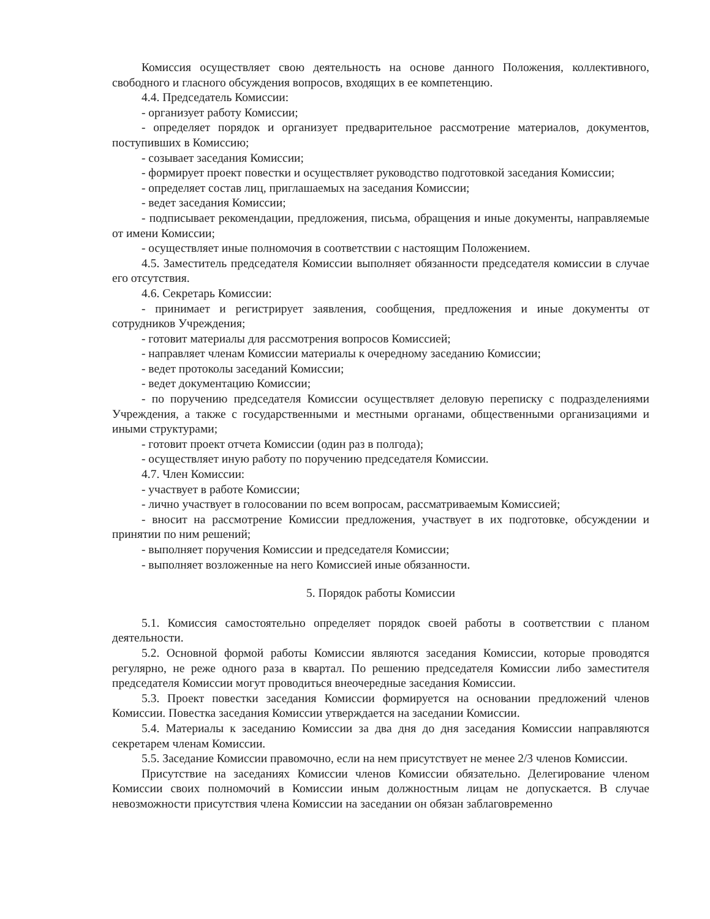Комиссия осуществляет свою деятельность на основе данного Положения, коллективного, свободного и гласного обсуждения вопросов, входящих в ее компетенцию.
4.4. Председатель Комиссии:
- организует работу Комиссии;
- определяет порядок и организует предварительное рассмотрение материалов, документов, поступивших в Комиссию;
- созывает заседания Комиссии;
- формирует проект повестки и осуществляет руководство подготовкой заседания Комиссии;
- определяет состав лиц, приглашаемых на заседания Комиссии;
- ведет заседания Комиссии;
- подписывает рекомендации, предложения, письма, обращения и иные документы, направляемые от имени Комиссии;
- осуществляет иные полномочия в соответствии с настоящим Положением.
4.5. Заместитель председателя Комиссии выполняет обязанности председателя комиссии в случае его отсутствия.
4.6. Секретарь Комиссии:
- принимает и регистрирует заявления, сообщения, предложения и иные документы от сотрудников Учреждения;
- готовит материалы для рассмотрения вопросов Комиссией;
- направляет членам Комиссии материалы к очередному заседанию Комиссии;
- ведет протоколы заседаний Комиссии;
- ведет документацию Комиссии;
- по поручению председателя Комиссии осуществляет деловую переписку с подразделениями Учреждения, а также с государственными и местными органами, общественными организациями и иными структурами;
- готовит проект отчета Комиссии (один раз в полгода);
- осуществляет иную работу по поручению председателя Комиссии.
4.7. Член Комиссии:
- участвует в работе Комиссии;
- лично участвует в голосовании по всем вопросам, рассматриваемым Комиссией;
- вносит на рассмотрение Комиссии предложения, участвует в их подготовке, обсуждении и принятии по ним решений;
- выполняет поручения Комиссии и председателя Комиссии;
- выполняет возложенные на него Комиссией иные обязанности.
5. Порядок работы Комиссии
5.1. Комиссия самостоятельно определяет порядок своей работы в соответствии с планом деятельности.
5.2. Основной формой работы Комиссии являются заседания Комиссии, которые проводятся регулярно, не реже одного раза в квартал. По решению председателя Комиссии либо заместителя председателя Комиссии могут проводиться внеочередные заседания Комиссии.
5.3. Проект повестки заседания Комиссии формируется на основании предложений членов Комиссии. Повестка заседания Комиссии утверждается на заседании Комиссии.
5.4. Материалы к заседанию Комиссии за два дня до дня заседания Комиссии направляются секретарем членам Комиссии.
5.5. Заседание Комиссии правомочно, если на нем присутствует не менее 2/3 членов Комиссии.
Присутствие на заседаниях Комиссии членов Комиссии обязательно. Делегирование членом Комиссии своих полномочий в Комиссии иным должностным лицам не допускается. В случае невозможности присутствия члена Комиссии на заседании он обязан заблаговременно